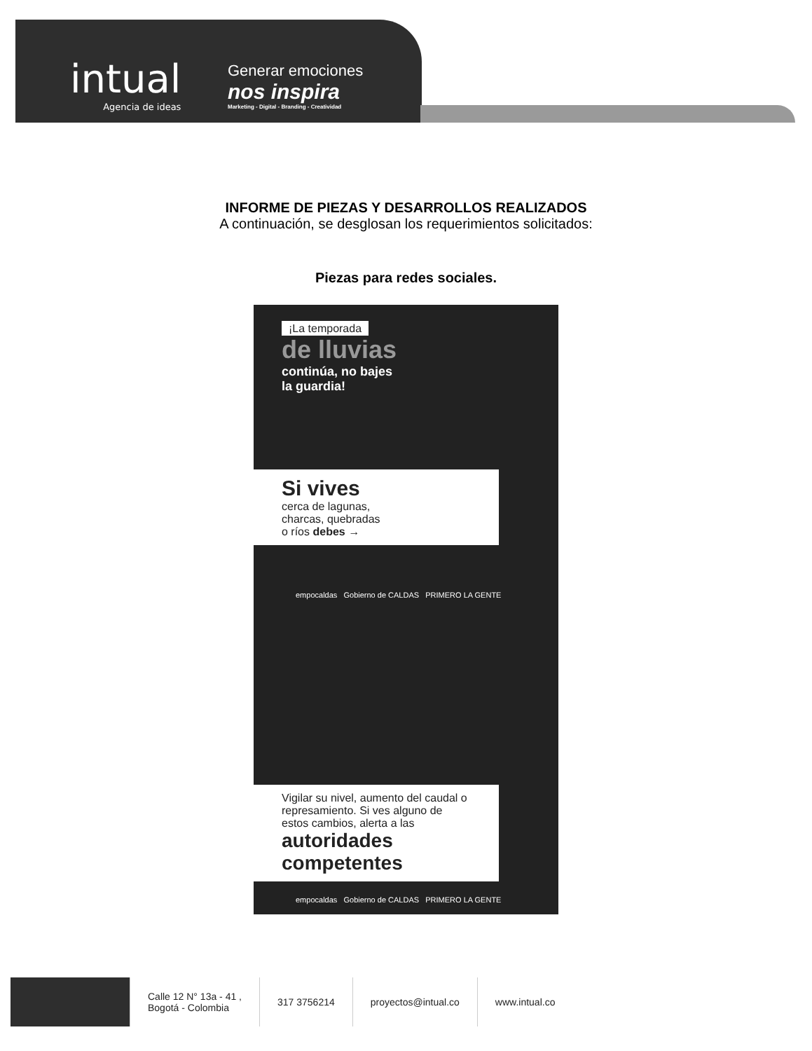intual
Agencia de ideas
Generar emociones
nos inspira
Marketing - Digital - Branding - Creatividad
INFORME DE PIEZAS Y DESARROLLOS REALIZADOS
A continuación, se desglosan los requerimientos solicitados:
Piezas para redes sociales.
¡La temporada
de lluvias
continúa, no bajes
la guardia!
Si vives
cerca de lagunas,
charcas, quebradas
o ríos debes →
empocaldas Gobierno de CALDAS PRIMERO LA GENTE
Vigilar su nivel, aumento del caudal o represamiento. Si ves alguno de estos cambios, alerta a las
autoridades competentes
empocaldas Gobierno de CALDAS PRIMERO LA GENTE
Calle 12 N° 13a - 41 ,
Bogotá - Colombia
317 3756214 proyectos@intual.co www.intual.co